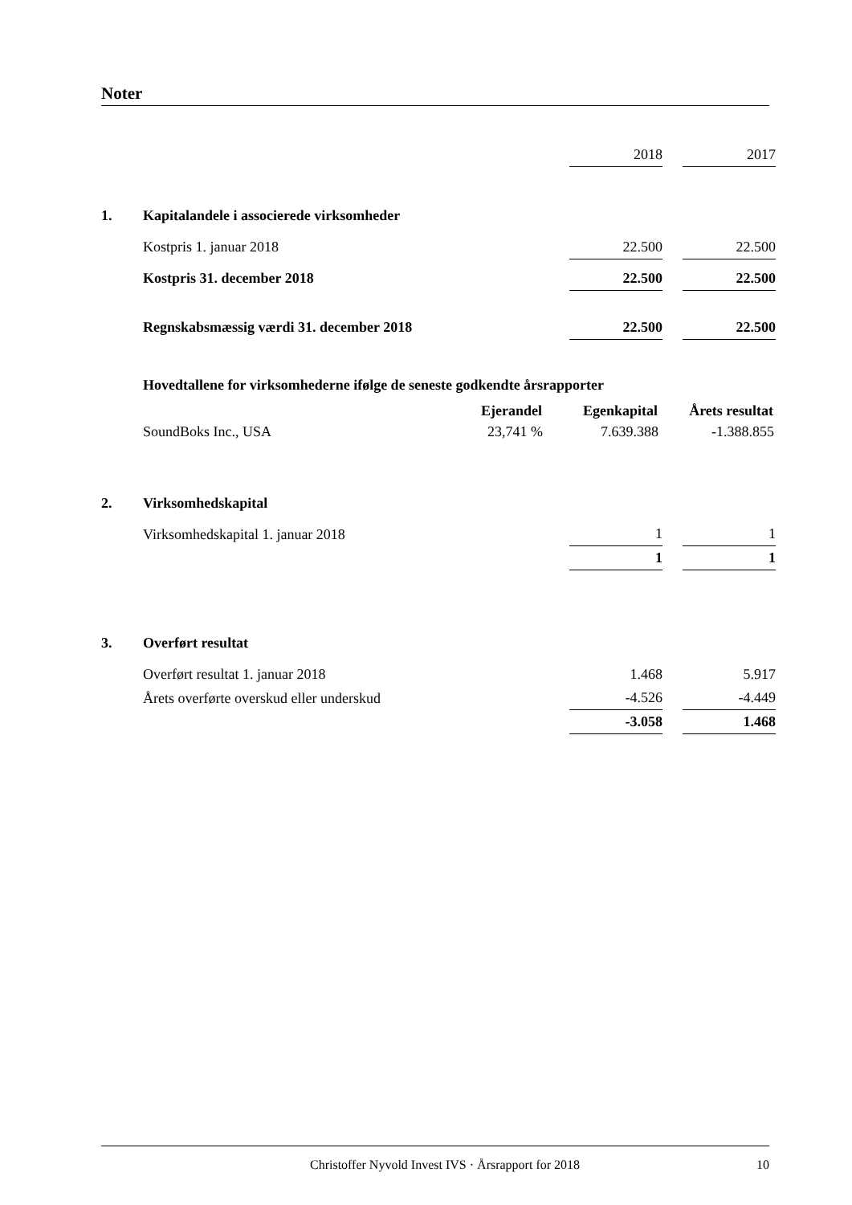Noter
| | | 2018 | | 2017 |
| 1. | Kapitalandele i associerede virksomheder | | | |
| | Kostpris 1. januar 2018 | 22.500 | | 22.500 |
| | Kostpris 31. december 2018 | 22.500 | | 22.500 |
| | Regnskabsmæssig værdi 31. december 2018 | 22.500 | | 22.500 |
Hovedtallene for virksomhederne ifølge de seneste godkendte årsrapporter
| | Ejerandel | Egenkapital | Årets resultat |
| --- | --- | --- | --- |
| SoundBoks Inc., USA | 23,741 % | 7.639.388 | -1.388.855 |
| 2. | Virksomhedskapital | | | |
| | Virksomhedskapital 1. januar 2018 | 1 | | 1 |
| | | 1 | | 1 |
| 3. | Overført resultat | | | |
| | Overført resultat 1. januar 2018 | 1.468 | | 5.917 |
| | Årets overførte overskud eller underskud | -4.526 | | -4.449 |
| | | -3.058 | | 1.468 |
Christoffer Nyvold Invest IVS · Årsrapport for 2018 10